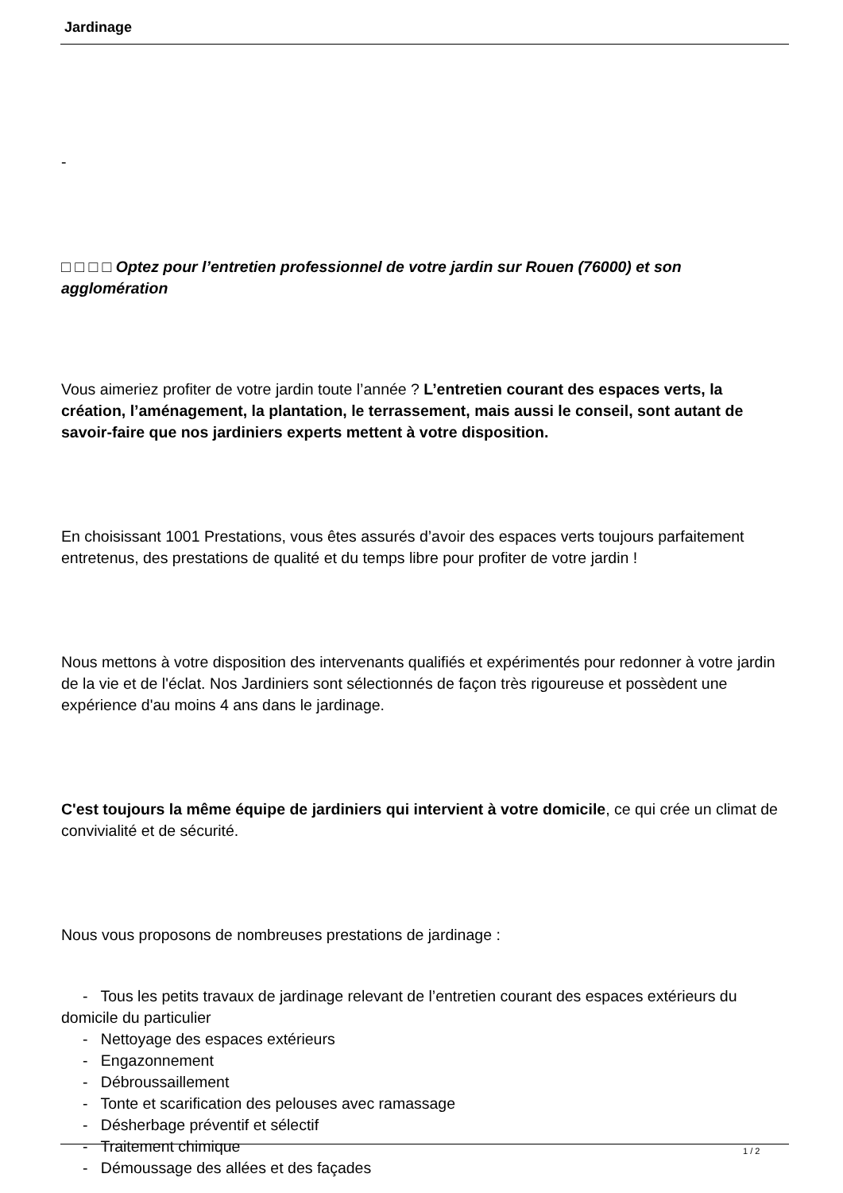Jardinage
-
□ □ □ □ Optez pour l’entretien professionnel de votre jardin sur Rouen (76000) et son agglomération
Vous aimeriez profiter de votre jardin toute l’année ? L’entretien courant des espaces verts, la création, l’aménagement, la plantation, le terrassement, mais aussi le conseil, sont autant de savoir-faire que nos jardiniers experts mettent à votre disposition.
En choisissant 1001 Prestations, vous êtes assurés d’avoir des espaces verts toujours parfaitement entretenus, des prestations de qualité et du temps libre pour profiter de votre jardin !
Nous mettons à votre disposition des intervenants qualifiés et expérimentés pour redonner à votre jardin de la vie et de l'éclat. Nos Jardiniers sont sélectionnés de façon très rigoureuse et possèdent une expérience d'au moins 4 ans dans le jardinage.
C'est toujours la même équipe de jardiniers qui intervient à votre domicile, ce qui crée un climat de convivialité et de sécurité.
Nous vous proposons de nombreuses prestations de jardinage :
- Tous les petits travaux de jardinage relevant de l’entretien courant des espaces extérieurs du domicile du particulier
- Nettoyage des espaces extérieurs
- Engazonnement
- Débroussaillement
- Tonte et scarification des pelouses avec ramassage
- Désherbage préventif et sélectif
- Traitement chimique
- Démoussage des allées et des façades
1 / 2